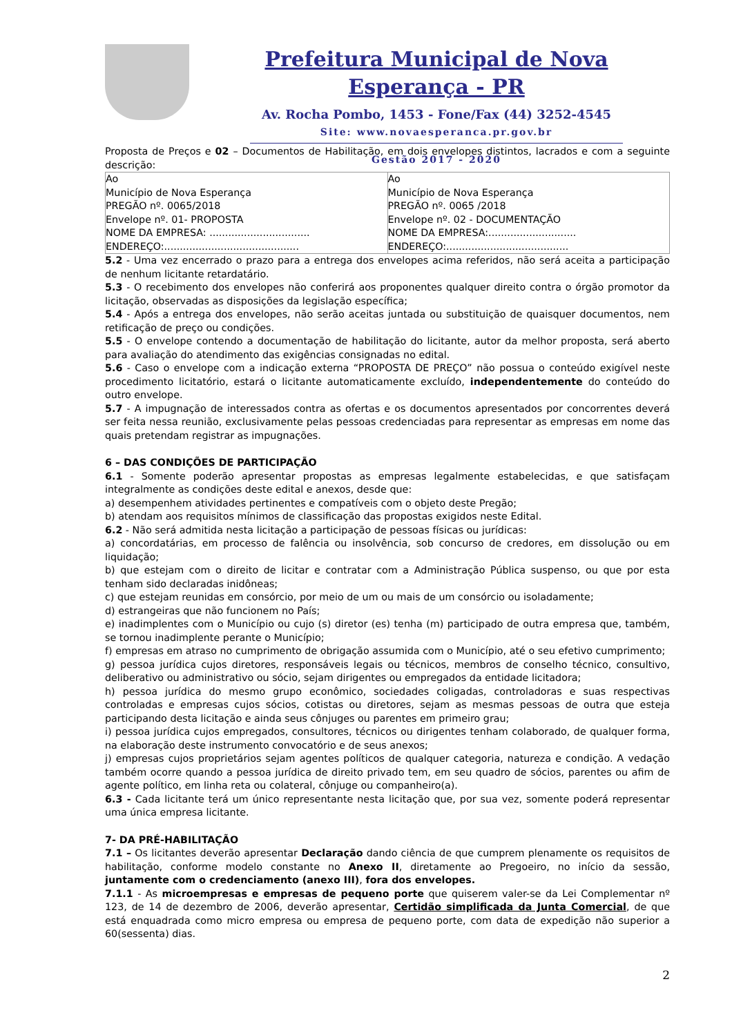Prefeitura Municipal de Nova Esperança - PR
Av. Rocha Pombo, 1453 - Fone/Fax (44) 3252-4545
Site: www.novaesperanca.pr.gov.br
Gestão 2017 - 2020
Proposta de Preços e 02 – Documentos de Habilitação, em dois envelopes distintos, lacrados e com a seguinte descrição:
| Ao Município de Nova Esperança PREGÃO nº. 0065/2018 Envelope nº. 01- PROPOSTA NOME DA EMPRESA: ................................ ENDEREÇO:........................................... | Ao Município de Nova Esperança PREGÃO nº. 0065 /2018 Envelope nº. 02 - DOCUMENTAÇÃO NOME DA EMPRESA:............................ ENDEREÇO:....................................... |
5.2 - Uma vez encerrado o prazo para a entrega dos envelopes acima referidos, não será aceita a participação de nenhum licitante retardatário.
5.3 - O recebimento dos envelopes não conferirá aos proponentes qualquer direito contra o órgão promotor da licitação, observadas as disposições da legislação específica;
5.4 - Após a entrega dos envelopes, não serão aceitas juntada ou substituição de quaisquer documentos, nem retificação de preço ou condições.
5.5 - O envelope contendo a documentação de habilitação do licitante, autor da melhor proposta, será aberto para avaliação do atendimento das exigências consignadas no edital.
5.6 - Caso o envelope com a indicação externa “PROPOSTA DE PREÇO” não possua o conteúdo exigível neste procedimento licitatório, estará o licitante automaticamente excluído, independentemente do conteúdo do outro envelope.
5.7 - A impugnação de interessados contra as ofertas e os documentos apresentados por concorrentes deverá ser feita nessa reunião, exclusivamente pelas pessoas credenciadas para representar as empresas em nome das quais pretendam registrar as impugnações.
6 – DAS CONDIÇÕES DE PARTICIPAÇÃO
6.1 - Somente poderão apresentar propostas as empresas legalmente estabelecidas, e que satisfaçam integralmente as condições deste edital e anexos, desde que:
a) desempenhem atividades pertinentes e compatíveis com o objeto deste Pregão;
b) atendam aos requisitos mínimos de classificação das propostas exigidos neste Edital.
6.2 - Não será admitida nesta licitação a participação de pessoas físicas ou jurídicas:
a) concordatárias, em processo de falência ou insolvência, sob concurso de credores, em dissolução ou em liquidação;
b) que estejam com o direito de licitar e contratar com a Administração Pública suspenso, ou que por esta tenham sido declaradas inidôneas;
c) que estejam reunidas em consórcio, por meio de um ou mais de um consórcio ou isoladamente;
d) estrangeiras que não funcionem no País;
e) inadimplentes com o Município ou cujo (s) diretor (es) tenha (m) participado de outra empresa que, também, se tornou inadimplente perante o Município;
f) empresas em atraso no cumprimento de obrigação assumida com o Município, até o seu efetivo cumprimento;
g) pessoa jurídica cujos diretores, responsáveis legais ou técnicos, membros de conselho técnico, consultivo, deliberativo ou administrativo ou sócio, sejam dirigentes ou empregados da entidade licitadora;
h) pessoa jurídica do mesmo grupo econômico, sociedades coligadas, controladoras e suas respectivas controladas e empresas cujos sócios, cotistas ou diretores, sejam as mesmas pessoas de outra que esteja participando desta licitação e ainda seus cônjuges ou parentes em primeiro grau;
i) pessoa jurídica cujos empregados, consultores, técnicos ou dirigentes tenham colaborado, de qualquer forma, na elaboração deste instrumento convocatório e de seus anexos;
j) empresas cujos proprietários sejam agentes políticos de qualquer categoria, natureza e condição. A vedação também ocorre quando a pessoa jurídica de direito privado tem, em seu quadro de sócios, parentes ou afim de agente político, em linha reta ou colateral, cônjuge ou companheiro(a).
6.3 - Cada licitante terá um único representante nesta licitação que, por sua vez, somente poderá representar uma única empresa licitante.
7- DA PRÉ-HABILITAÇÃO
7.1 – Os licitantes deverão apresentar Declaração dando ciência de que cumprem plenamente os requisitos de habilitação, conforme modelo constante no Anexo II, diretamente ao Pregoeiro, no início da sessão, juntamente com o credenciamento (anexo III), fora dos envelopes.
7.1.1 - As microempresas e empresas de pequeno porte que quiserem valer-se da Lei Complementar nº 123, de 14 de dezembro de 2006, deverão apresentar, Certidão simplificada da Junta Comercial, de que está enquadrada como micro empresa ou empresa de pequeno porte, com data de expedição não superior a 60(sessenta) dias.
2